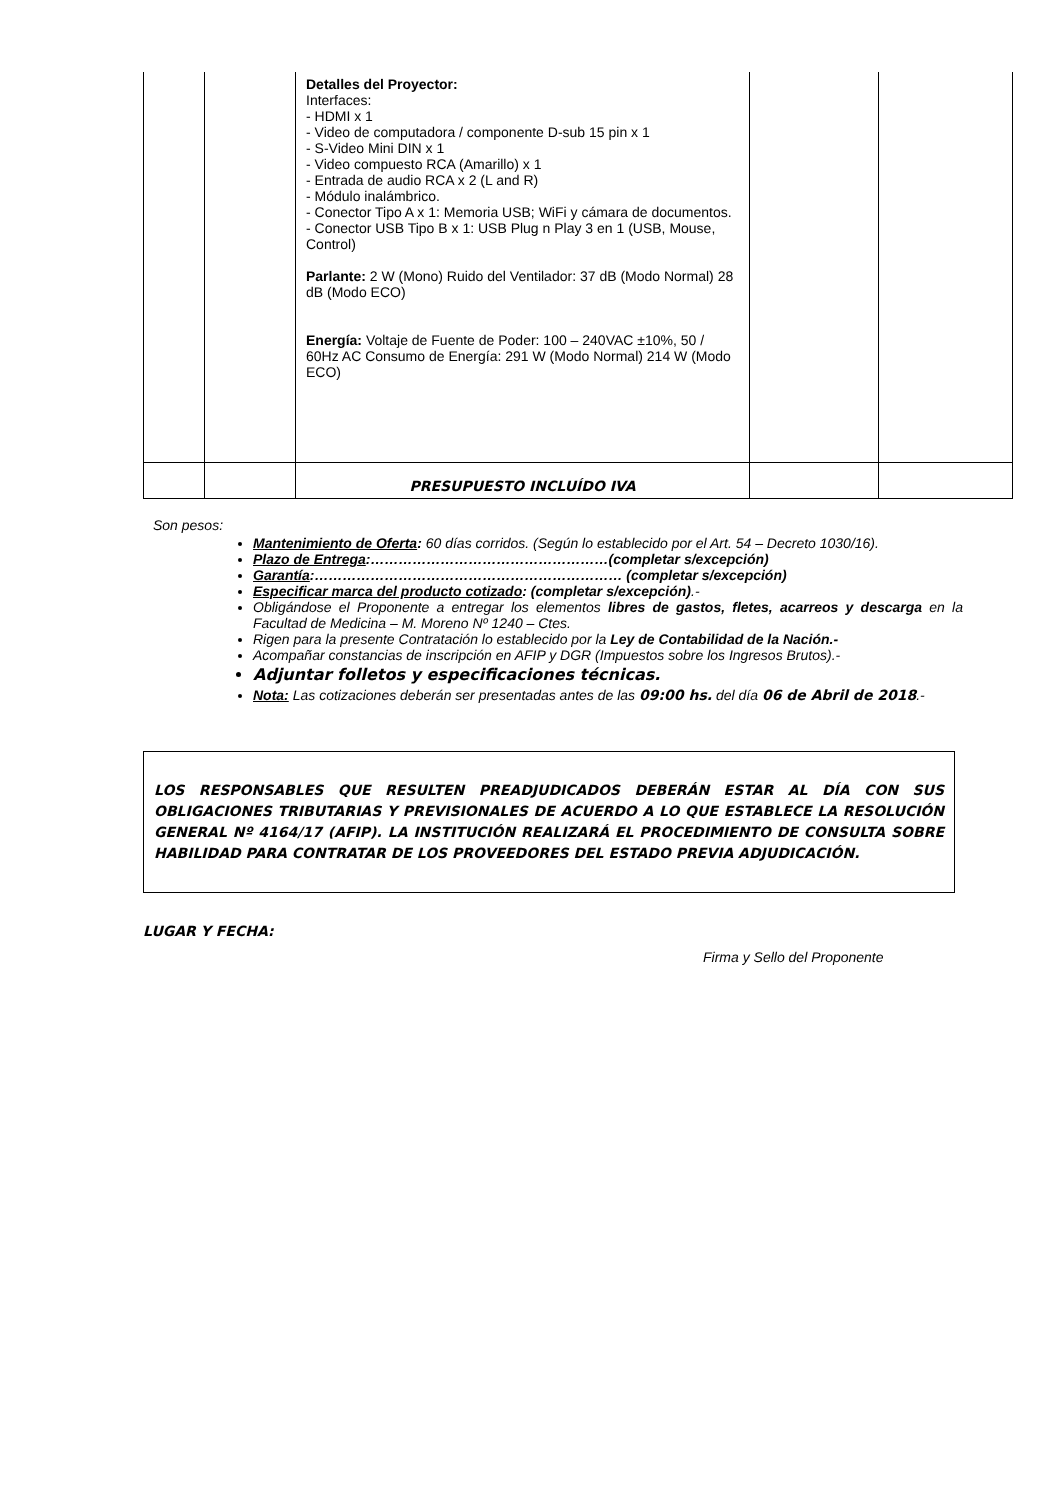| | | Detalles del Proyector: Interfaces: - HDMI x 1 - Video de computadora / componente D-sub 15 pin x 1 - S-Video Mini DIN x 1 - Video compuesto RCA (Amarillo) x 1 - Entrada de audio RCA x 2 (L and R) - Módulo inalámbrico. - Conector Tipo A x 1: Memoria USB; WiFi y cámara de documentos. - Conector USB Tipo B x 1: USB Plug n Play 3 en 1 (USB, Mouse, Control) Parlante: 2 W (Mono) Ruido del Ventilador: 37 dB (Modo Normal) 28 dB (Modo ECO) Energía: Voltaje de Fuente de Poder: 100 – 240VAC ±10%, 50 / 60Hz AC Consumo de Energía: 291 W (Modo Normal) 214 W (Modo ECO) | | |
| | | PRESUPUESTO INCLUÍDO IVA | | |
Son pesos:
Mantenimiento de Oferta: 60 días corridos. (Según lo establecido por el Art. 54 – Decreto 1030/16).
Plazo de Entrega:……………………………………………(completar s/excepción)
Garantía:………………………………………………………… (completar s/excepción)
Especificar marca del producto cotizado: (completar s/excepción).-
Obligándose el Proponente a entregar los elementos libres de gastos, fletes, acarreos y descarga en la Facultad de Medicina – M. Moreno Nº 1240 – Ctes.
Rigen para la presente Contratación lo establecido por la Ley de Contabilidad de la Nación.-
Acompañar constancias de inscripción en AFIP y DGR (Impuestos sobre los Ingresos Brutos).-
Adjuntar folletos y especificaciones técnicas.
Nota: Las cotizaciones deberán ser presentadas antes de las 09:00 hs. del día 06 de Abril de 2018.-
LOS RESPONSABLES QUE RESULTEN PREADJUDICADOS DEBERÁN ESTAR AL DÍA CON SUS OBLIGACIONES TRIBUTARIAS Y PREVISIONALES DE ACUERDO A LO QUE ESTABLECE LA RESOLUCIÓN GENERAL Nº 4164/17 (AFIP). LA INSTITUCIÓN REALIZARÁ EL PROCEDIMIENTO DE CONSULTA SOBRE HABILIDAD PARA CONTRATAR DE LOS PROVEEDORES DEL ESTADO PREVIA ADJUDICACIÓN.
LUGAR Y FECHA:
Firma y Sello del Proponente